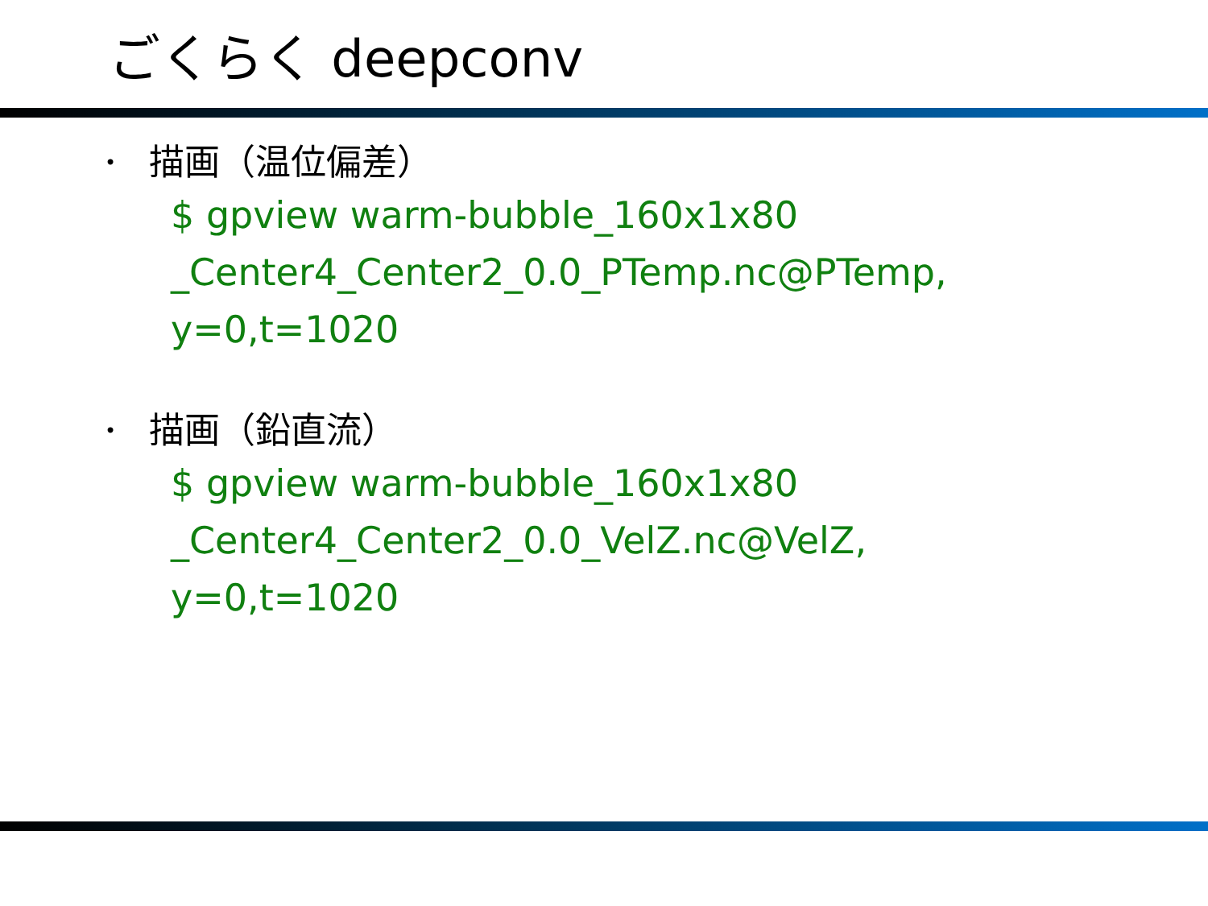ごくらく deepconv
• 描画（温位偏差）
$ gpview warm-bubble_160x1x80
_Center4_Center2_0.0_PTemp.nc@PTemp,
y=0,t=1020
• 描画（鉛直流）
$ gpview warm-bubble_160x1x80
_Center4_Center2_0.0_VelZ.nc@VelZ,
y=0,t=1020